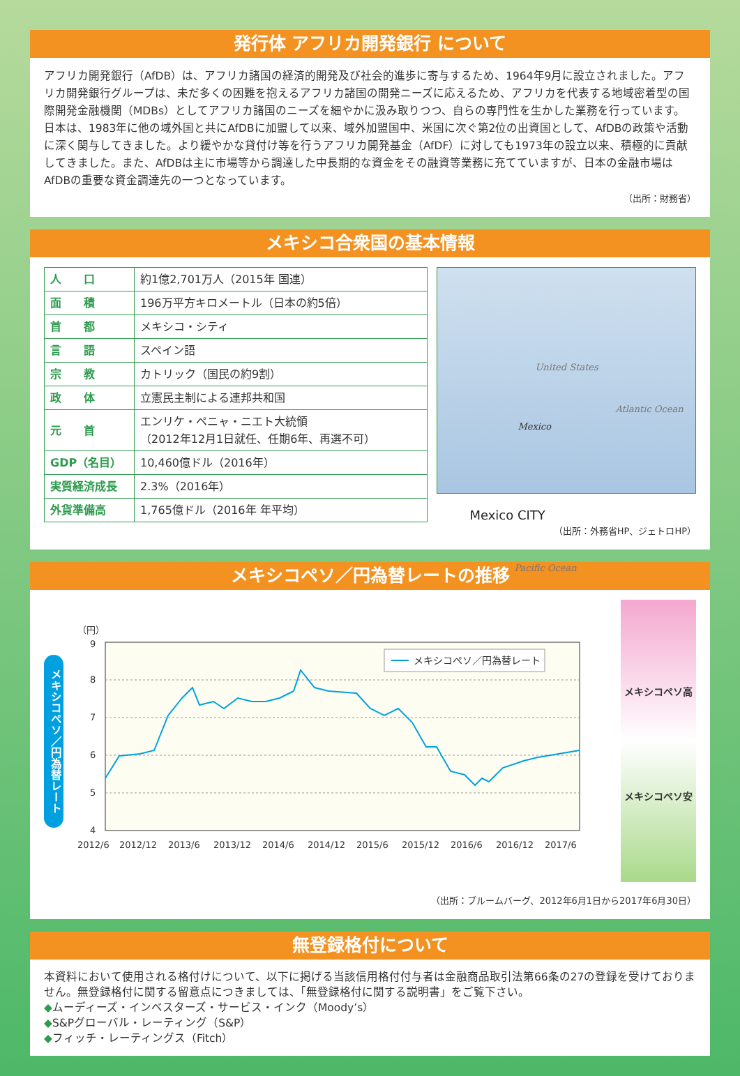発行体 アフリカ開発銀行 について
アフリカ開発銀行（AfDB）は、アフリカ諸国の経済的開発及び社会的進歩に寄与するため、1964年9月に設立されました。アフリカ開発銀行グループは、未だ多くの困難を抱えるアフリカ諸国の開発ニーズに応えるため、アフリカを代表する地域密着型の国際開発金融機関（MDBs）としてアフリカ諸国のニーズを細やかに汲み取りつつ、自らの専門性を生かした業務を行っています。
日本は、1983年に他の域外国と共にAfDBに加盟して以来、域外加盟国中、米国に次ぐ第2位の出資国として、AfDBの政策や活動に深く関与してきました。より緩やかな貸付け等を行うアフリカ開発基金（AfDF）に対しても1973年の設立以来、積極的に貢献してきました。また、AfDBは主に市場等から調達した中長期的な資金をその融資等業務に充てていますが、日本の金融市場はAfDBの重要な資金調達先の一つとなっています。
（出所：財務省）
メキシコ合衆国の基本情報
| 人 口 | 約1億2,701万人（2015年 国連） |
| 面 積 | 196万平方キロメートル（日本の約5倍） |
| 首 都 | メキシコ・シティ |
| 言 語 | スペイン語 |
| 宗 教 | カトリック（国民の約9割） |
| 政 体 | 立憲民主制による連邦共和国 |
| 元 首 | エンリケ・ペニャ・ニエト大統領 （2012年12月1日就任、任期6年、再選不可） |
| GDP（名目） | 10,460億ドル（2016年） |
| 実質経済成長 | 2.3%（2016年） |
| 外貨準備高 | 1,765億ドル（2016年 年平均） |
United States
Atlantic Ocean
Mexico
Mexico CITY
Pacific Ocean
（出所：外務省HP、ジェトロHP）
メキシコペソ／円為替レートの推移
メキシコペソ／円為替レート
（円）
9
8
7
6
5
4
メキシコペソ／円為替レート
2012/6
2012/12
2013/6
2013/12
2014/6
2014/12
2015/6
2015/12
2016/6
2016/12
2017/6
メキシコペソ高
メキシコペソ安
（出所：ブルームバーグ、2012年6月1日から2017年6月30日）
無登録格付について
本資料において使用される格付けについて、以下に掲げる当該信用格付付与者は金融商品取引法第66条の27の登録を受けておりません。無登録格付に関する留意点につきましては、「無登録格付に関する説明書」をご覧下さい。
◆ムーディーズ・インベスターズ・サービス・インク（Moody’s）
◆S&Pグローバル・レーティング（S&P）
◆フィッチ・レーティングス（Fitch）